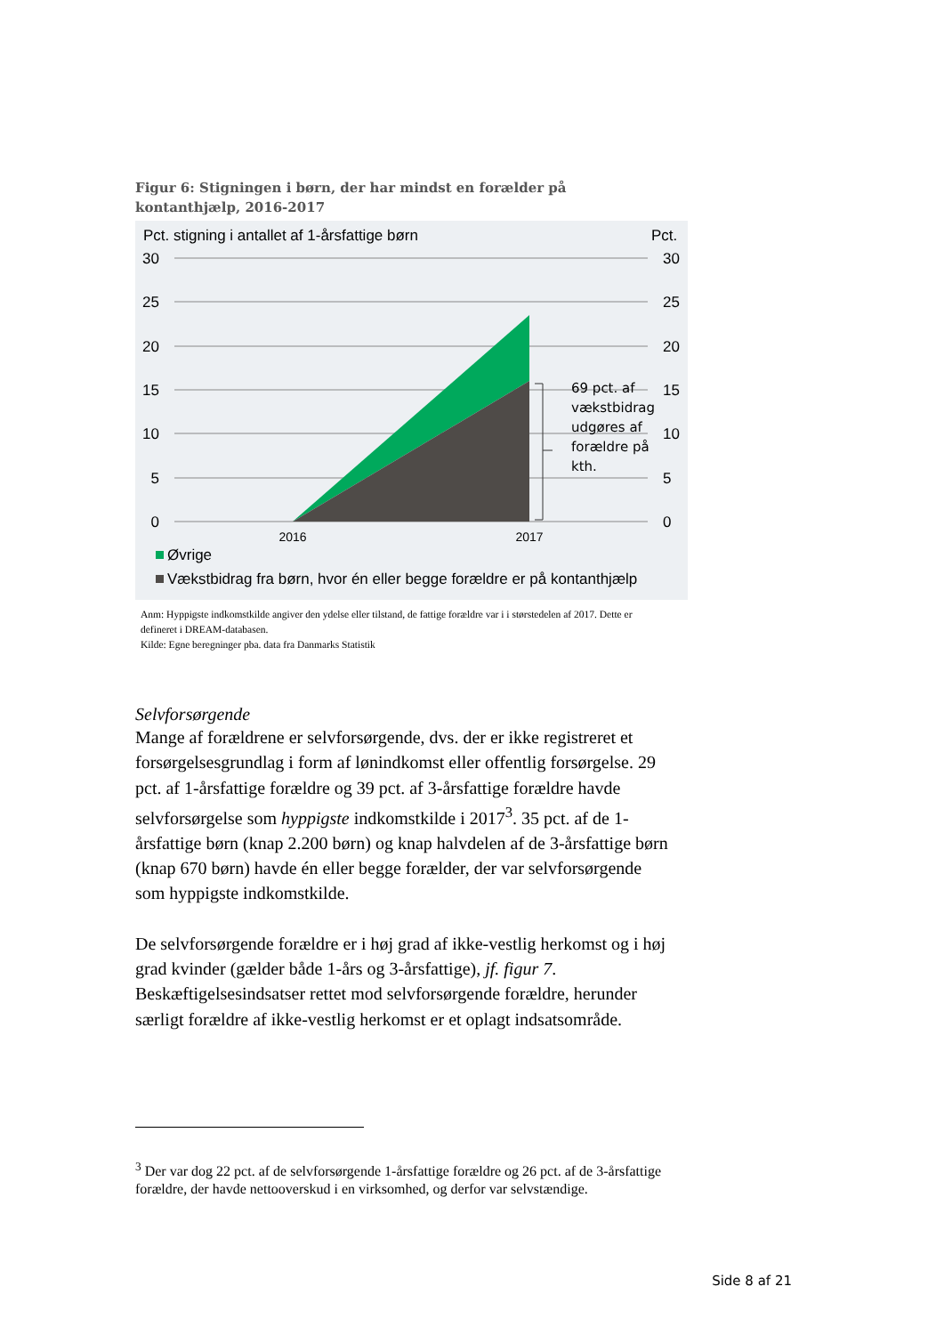Figur 6: Stigningen i børn, der har mindst en forælder på kontanthjælp, 2016-2017
Pct. stigning i antallet af 1-årsfattige børn
Pct.
30
25
20
15
10
5
0
30
25
20
15
10
5
0
69 pct. af
vækstbidrag
udgøres af
forældre på
kth.
2016
2017
Øvrige
Vækstbidrag fra børn, hvor én eller begge forældre er på kontanthjælp
Anm: Hyppigste indkomstkilde angiver den ydelse eller tilstand, de fattige forældre var i i størstedelen af 2017. Dette er defineret i DREAM-databasen.
Kilde: Egne beregninger pba. data fra Danmarks Statistik
Selvforsørgende
Mange af forældrene er selvforsørgende, dvs. der er ikke registreret et forsørgelsesgrundlag i form af lønindkomst eller offentlig forsørgelse. 29 pct. af 1-årsfattige forældre og 39 pct. af 3-årsfattige forældre havde selvforsørgelse som hyppigste indkomstkilde i 2017<sup>3</sup>. 35 pct. af de 1-årsfattige børn (knap 2.200 børn) og knap halvdelen af de 3-årsfattige børn (knap 670 børn) havde én eller begge forælder, der var selvforsørgende som hyppigste indkomstkilde.
De selvforsørgende forældre er i høj grad af ikke-vestlig herkomst og i høj grad kvinder (gælder både 1-års og 3-årsfattige), jf. figur 7. Beskæftigelsesindsatser rettet mod selvforsørgende forældre, herunder særligt forældre af ikke-vestlig herkomst er et oplagt indsatsområde.
<sup>3</sup> Der var dog 22 pct. af de selvforsørgende 1-årsfattige forældre og 26 pct. af de 3-årsfattige forældre, der havde nettooverskud i en virksomhed, og derfor var selvstændige.
Side 8 af 21